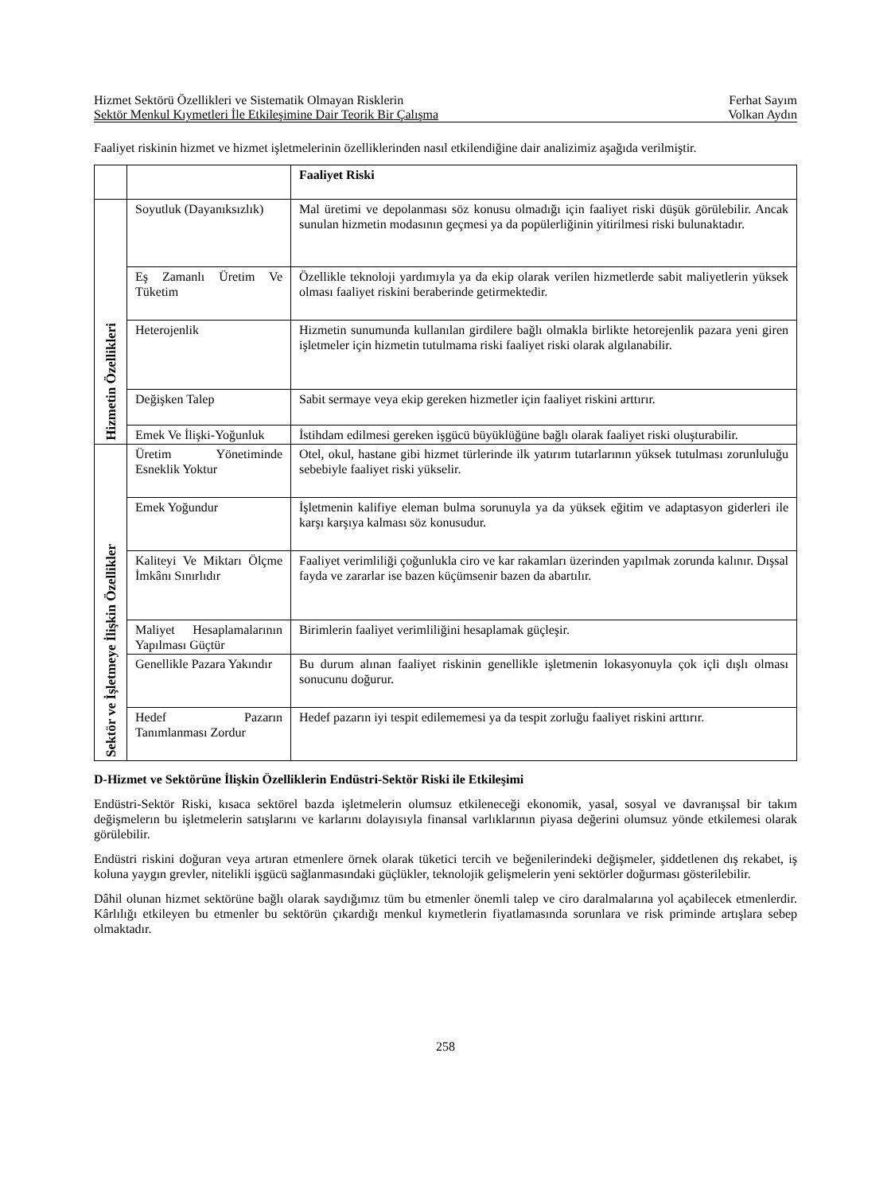Hizmet Sektörü Özellikleri ve Sistematik Olmayan Risklerin Ferhat Sayım
Sektör Menkul Kıymetleri İle Etkileşimine Dair Teorik Bir Çalışma Volkan Aydın
Faaliyet riskinin hizmet ve hizmet işletmelerinin özelliklerinden nasıl etkilendiğine dair analizimiz aşağıda verilmiştir.
| | | Faaliyet Riski |
| --- | --- | --- |
| Hizmetin Özellikleri | Soyutluk (Dayanıksızlık) | Mal üretimi ve depolanması söz konusu olmadığı için faaliyet riski düşük görülebilir. Ancak sunulan hizmetin modasının geçmesi ya da popülerliğinin yitirilmesi riski bulunaktadır. |
| | Eş Zamanlı Üretim Ve Tüketim | Özellikle teknoloji yardımıyla ya da ekip olarak verilen hizmetlerde sabit maliyetlerin yüksek olması faaliyet riskini beraberinde getirmektedir. |
| | Heterojenlik | Hizmetin sunumunda kullanılan girdilere bağlı olmakla birlikte hetorejenlik pazara yeni giren işletmeler için hizmetin tutulmama riski faaliyet riski olarak algılanabilir. |
| | Değişken Talep | Sabit sermaye veya ekip gereken hizmetler için faaliyet riskini arttırır. |
| | Emek Ve İlişki-Yoğunluk | İstihdam edilmesi gereken işgücü büyüklüğüne bağlı olarak faaliyet riski oluşturabilir. |
| Sektör ve İşletmeye İlişkin Özellikler | Üretim Yönetiminde Esneklik Yoktur | Otel, okul, hastane gibi hizmet türlerinde ilk yatırım tutarlarının yüksek tutulması zorunluluğu sebebiyle faaliyet riski yükselir. |
| | Emek Yoğundur | İşletmenin kalifiye eleman bulma sorunuyla ya da yüksek eğitim ve adaptasyon giderleri ile karşı karşıya kalması söz konusudur. |
| | Kaliteyi Ve Miktarı Ölçme İmkânı Sınırlıdır | Faaliyet verimliliği çoğunlukla ciro ve kar rakamları üzerinden yapılmak zorunda kalınır. Dışsal fayda ve zararlar ise bazen küçümsenir bazen da abartılır. |
| | Maliyet Hesaplamalarının Yapılması Güçtür | Birimlerin faaliyet verimliliğini hesaplamak güçleşir. |
| | Genellikle Pazara Yakındır | Bu durum alınan faaliyet riskinin genellikle işletmenin lokasyonuyla çok içli dışlı olması sonucunu doğurur. |
| | Hedef Pazarın Tanımlanması Zordur | Hedef pazarın iyi tespit edilememesi ya da tespit zorluğu faaliyet riskini arttırır. |
D-Hizmet ve Sektörüne İlişkin Özelliklerin Endüstri-Sektör Riski ile Etkileşimi
Endüstri-Sektör Riski, kısaca sektörel bazda işletmelerin olumsuz etkileneceği ekonomik, yasal, sosyal ve davranışsal bir takım değişmelerın bu işletmelerin satışlarını ve karlarını dolayısıyla finansal varlıklarının piyasa değerini olumsuz yönde etkilemesi olarak görülebilir.
Endüstri riskini doğuran veya artıran etmenlere örnek olarak tüketici tercih ve beğenilerindeki değişmeler, şiddetlenen dış rekabet, iş koluna yaygın grevler, nitelikli işgücü sağlanmasındaki güçlükler, teknolojik gelişmelerin yeni sektörler doğurması gösterilebilir.
Dâhil olunan hizmet sektörüne bağlı olarak saydığımız tüm bu etmenler önemli talep ve ciro daralmalarına yol açabilecek etmenlerdir. Kârlılığı etkileyen bu etmenler bu sektörün çıkardığı menkul kıymetlerin fiyatlamasında sorunlara ve risk priminde artışlara sebep olmaktadır.
258